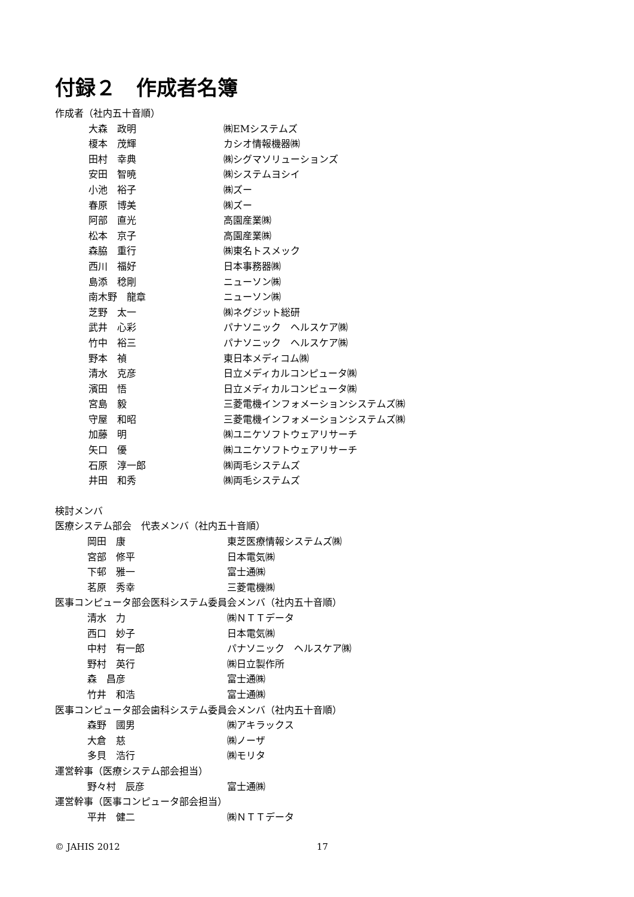付録２　作成者名簿
作成者（社内五十音順）
大森　政明 ㈱EMシステムズ
榎本　茂輝 カシオ情報機器㈱
田村　幸典 ㈱シグマソリューションズ
安田　智暁 ㈱システムヨシイ
小池　裕子 ㈱ズー
春原　博美 ㈱ズー
阿部　直光 高園産業㈱
松本　京子 高園産業㈱
森脇　重行 ㈱東名トスメック
西川　福好 日本事務器㈱
島添　稔剛 ニューソン㈱
南木野　龍章 ニューソン㈱
芝野　太一 ㈱ネグジット総研
武井　心彩 パナソニック　ヘルスケア㈱
竹中　裕三 パナソニック　ヘルスケア㈱
野本　禎 東日本メディコム㈱
清水　克彦 日立メディカルコンピュータ㈱
濱田　悟 日立メディカルコンピュータ㈱
宮島　毅 三菱電機インフォメーションシステムズ㈱
守屋　和昭 三菱電機インフォメーションシステムズ㈱
加藤　明 ㈱ユニケソフトウェアリサーチ
矢口　優 ㈱ユニケソフトウェアリサーチ
石原　淳一郎 ㈱両毛システムズ
井田　和秀 ㈱両毛システムズ
検討メンバ
医療システム部会　代表メンバ（社内五十音順）
岡田　康 東芝医療情報システムズ㈱
宮部　修平 日本電気㈱
下邨　雅一 富士通㈱
茗原　秀幸 三菱電機㈱
医事コンピュータ部会医科システム委員会メンバ（社内五十音順）
清水　力 ㈱ＮＴＴデータ
西口　妙子 日本電気㈱
中村　有一郎 パナソニック　ヘルスケア㈱
野村　英行 ㈱日立製作所
森　昌彦 富士通㈱
竹井　和浩 富士通㈱
医事コンピュータ部会歯科システム委員会メンバ（社内五十音順）
森野　國男 ㈱アキラックス
大倉　慈 ㈱ノーザ
多貝　浩行 ㈱モリタ
運営幹事（医療システム部会担当）
野々村　辰彦 富士通㈱
運営幹事（医事コンピュータ部会担当）
平井　健二 ㈱ＮＴＴデータ
© JAHIS 2012 17